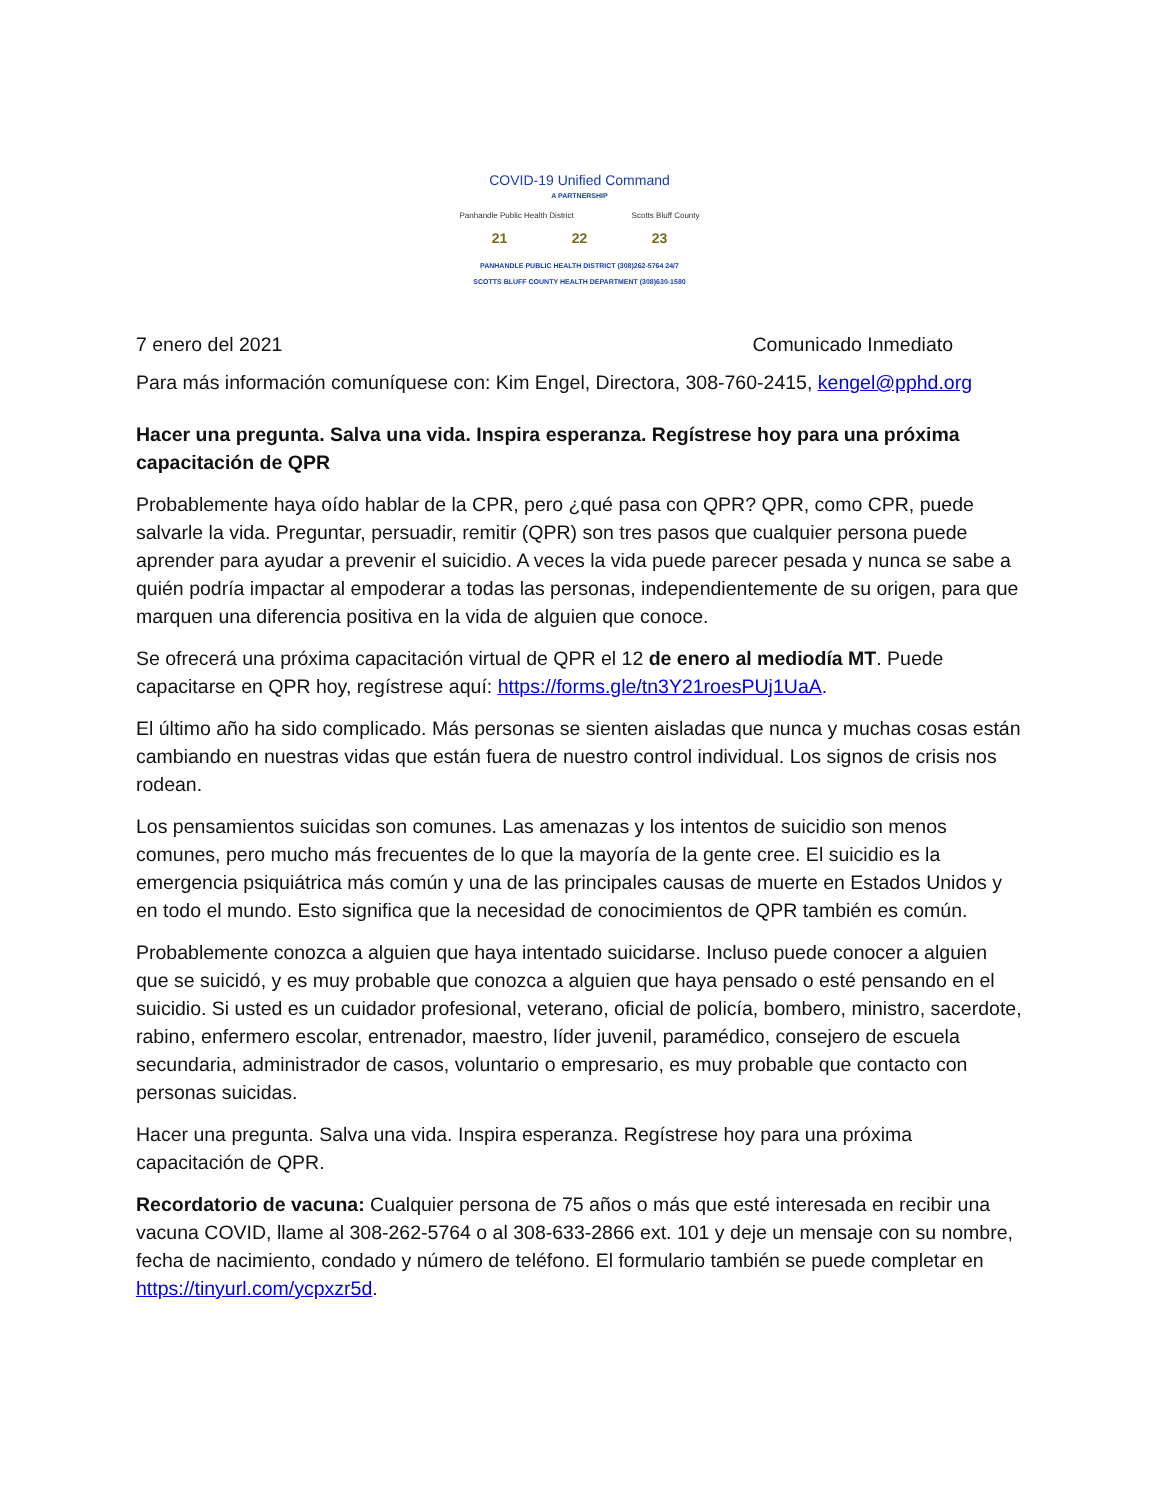COVID-19 Unified Command
A PARTNERSHIP
Panhandle Public Health District Scotts Bluff County
21 22 23
PANHANDLE PUBLIC HEALTH DISTRICT (308)262-5764 24/7
SCOTTS BLUFF COUNTY HEALTH DEPARTMENT (308)630-1580
7 enero del 2021 Comunicado Inmediato
Para más información comuníquese con: Kim Engel, Directora, 308-760-2415, kengel@pphd.org
Hacer una pregunta. Salva una vida. Inspira esperanza. Regístrese hoy para una próxima capacitación de QPR
Probablemente haya oído hablar de la CPR, pero ¿qué pasa con QPR? QPR, como CPR, puede salvarle la vida. Preguntar, persuadir, remitir (QPR) son tres pasos que cualquier persona puede aprender para ayudar a prevenir el suicidio. A veces la vida puede parecer pesada y nunca se sabe a quién podría impactar al empoderar a todas las personas, independientemente de su origen, para que marquen una diferencia positiva en la vida de alguien que conoce.
Se ofrecerá una próxima capacitación virtual de QPR el 12 de enero al mediodía MT. Puede capacitarse en QPR hoy, regístrese aquí: https://forms.gle/tn3Y21roesPUj1UaA.
El último año ha sido complicado. Más personas se sienten aisladas que nunca y muchas cosas están cambiando en nuestras vidas que están fuera de nuestro control individual. Los signos de crisis nos rodean.
Los pensamientos suicidas son comunes. Las amenazas y los intentos de suicidio son menos comunes, pero mucho más frecuentes de lo que la mayoría de la gente cree. El suicidio es la emergencia psiquiátrica más común y una de las principales causas de muerte en Estados Unidos y en todo el mundo. Esto significa que la necesidad de conocimientos de QPR también es común.
Probablemente conozca a alguien que haya intentado suicidarse. Incluso puede conocer a alguien que se suicidó, y es muy probable que conozca a alguien que haya pensado o esté pensando en el suicidio. Si usted es un cuidador profesional, veterano, oficial de policía, bombero, ministro, sacerdote, rabino, enfermero escolar, entrenador, maestro, líder juvenil, paramédico, consejero de escuela secundaria, administrador de casos, voluntario o empresario, es muy probable que contacto con personas suicidas.
Hacer una pregunta. Salva una vida. Inspira esperanza. Regístrese hoy para una próxima capacitación de QPR.
Recordatorio de vacuna: Cualquier persona de 75 años o más que esté interesada en recibir una vacuna COVID, llame al 308-262-5764 o al 308-633-2866 ext. 101 y deje un mensaje con su nombre, fecha de nacimiento, condado y número de teléfono. El formulario también se puede completar en https://tinyurl.com/ycpxzr5d.